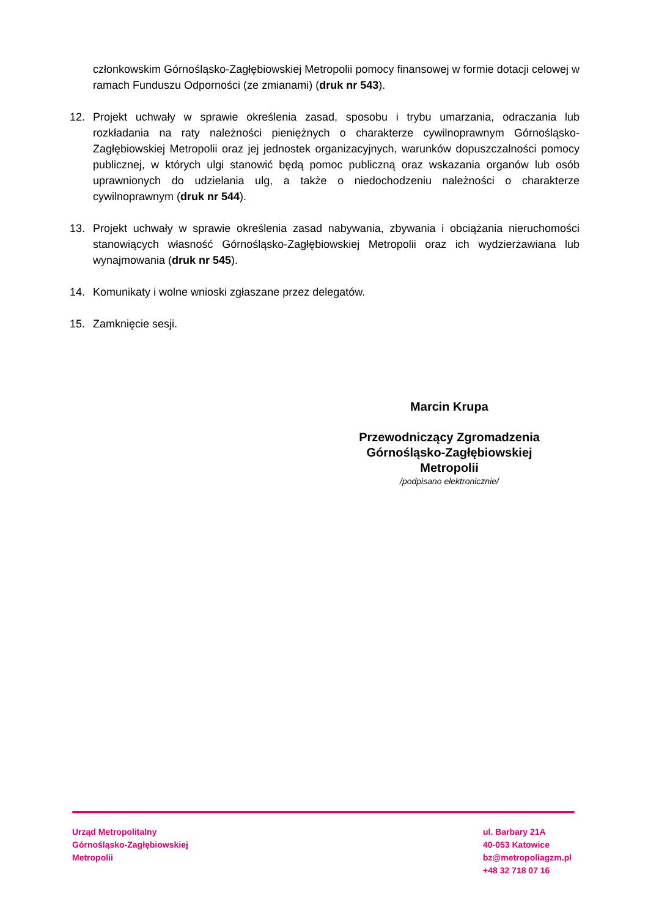członkowskim Górnośląsko-Zagłębiowskiej Metropolii pomocy finansowej w formie dotacji celowej w ramach Funduszu Odporności (ze zmianami) (druk nr 543).
12. Projekt uchwały w sprawie określenia zasad, sposobu i trybu umarzania, odraczania lub rozkładania na raty należności pieniężnych o charakterze cywilnoprawnym Górnośląsko-Zagłębiowskiej Metropolii oraz jej jednostek organizacyjnych, warunków dopuszczalności pomocy publicznej, w których ulgi stanowić będą pomoc publiczną oraz wskazania organów lub osób uprawnionych do udzielania ulg, a także o niedochodzeniu należności o charakterze cywilnoprawnym (druk nr 544).
13. Projekt uchwały w sprawie określenia zasad nabywania, zbywania i obciążania nieruchomości stanowiących własność Górnośląsko-Zagłębiowskiej Metropolii oraz ich wydzierżawiana lub wynajmowania (druk nr 545).
14. Komunikaty i wolne wnioski zgłaszane przez delegatów.
15. Zamknięcie sesji.
Marcin Krupa
Przewodniczący Zgromadzenia
Górnośląsko-Zagłębiowskiej
Metropolii
/podpisano elektronicznie/
Urząd Metropolitalny
Górnośląsko-Zagłębiowskiej
Metropolii
ul. Barbary 21A
40-053 Katowice
bz@metropoliagzm.pl
+48 32 718 07 16